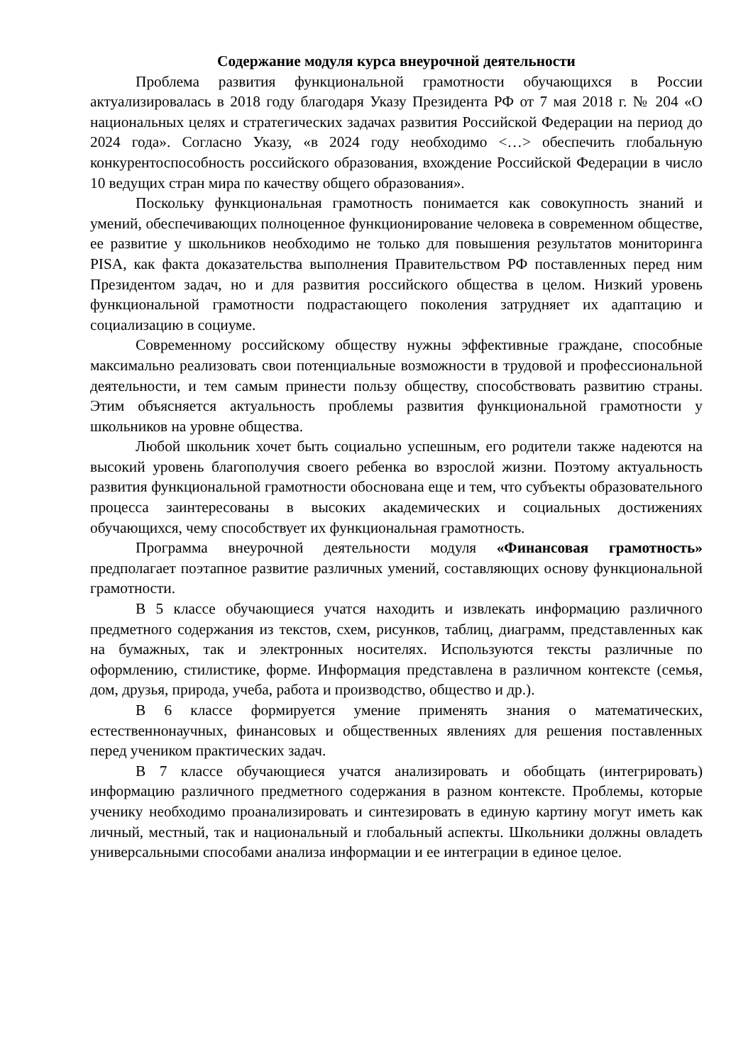Содержание модуля курса внеурочной деятельности
Проблема развития функциональной грамотности обучающихся в России актуализировалась в 2018 году благодаря Указу Президента РФ от 7 мая 2018 г. № 204 «О национальных целях и стратегических задачах развития Российской Федерации на период до 2024 года». Согласно Указу, «в 2024 году необходимо <…> обеспечить глобальную конкурентоспособность российского образования, вхождение Российской Федерации в число 10 ведущих стран мира по качеству общего образования».
Поскольку функциональная грамотность понимается как совокупность знаний и умений, обеспечивающих полноценное функционирование человека в современном обществе, ее развитие у школьников необходимо не только для повышения результатов мониторинга PISA, как факта доказательства выполнения Правительством РФ поставленных перед ним Президентом задач, но и для развития российского общества в целом. Низкий уровень функциональной грамотности подрастающего поколения затрудняет их адаптацию и социализацию в социуме.
Современному российскому обществу нужны эффективные граждане, способные максимально реализовать свои потенциальные возможности в трудовой и профессиональной деятельности, и тем самым принести пользу обществу, способствовать развитию страны. Этим объясняется актуальность проблемы развития функциональной грамотности у школьников на уровне общества.
Любой школьник хочет быть социально успешным, его родители также надеются на высокий уровень благополучия своего ребенка во взрослой жизни. Поэтому актуальность развития функциональной грамотности обоснована еще и тем, что субъекты образовательного процесса заинтересованы в высоких академических и социальных достижениях обучающихся, чему способствует их функциональная грамотность.
Программа внеурочной деятельности модуля «Финансовая грамотность» предполагает поэтапное развитие различных умений, составляющих основу функциональной грамотности.
В 5 классе обучающиеся учатся находить и извлекать информацию различного предметного содержания из текстов, схем, рисунков, таблиц, диаграмм, представленных как на бумажных, так и электронных носителях. Используются тексты различные по оформлению, стилистике, форме. Информация представлена в различном контексте (семья, дом, друзья, природа, учеба, работа и производство, общество и др.).
В 6 классе формируется умение применять знания о математических, естественнонаучных, финансовых и общественных явлениях для решения поставленных перед учеником практических задач.
В 7 классе обучающиеся учатся анализировать и обобщать (интегрировать) информацию различного предметного содержания в разном контексте. Проблемы, которые ученику необходимо проанализировать и синтезировать в единую картину могут иметь как личный, местный, так и национальный и глобальный аспекты. Школьники должны овладеть универсальными способами анализа информации и ее интеграции в единое целое.